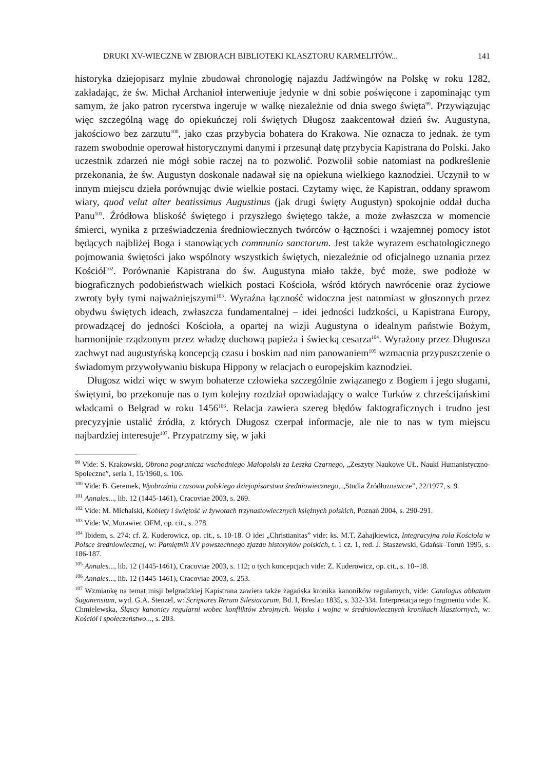DRUKI XV-WIECZNE W ZBIORACH BIBLIOTEKI KLASZTORU KARMELITÓW... 141
historyka dziejopisarz mylnie zbudował chronologię najazdu Jadźwingów na Polskę w roku 1282, zakładając, że św. Michał Archanioł interweniuje jedynie w dni sobie poświęcone i zapominając tym samym, że jako patron rycerstwa ingeruje w walkę niezależnie od dnia swego święta<sup>99</sup>. Przywiązując więc szczególną wagę do opiekuńczej roli świętych Długosz zaakcentował dzień św. Augustyna, jakościowo bez zarzutu<sup>100</sup>, jako czas przybycia bohatera do Krakowa. Nie oznacza to jednak, że tym razem swobodnie operował historycznymi danymi i przesunął datę przybycia Kapistrana do Polski. Jako uczestnik zdarzeń nie mógł sobie raczej na to pozwolić. Pozwolił sobie natomiast na podkreślenie przekonania, że św. Augustyn doskonale nadawał się na opiekuna wielkiego kaznodziei. Uczynił to w innym miejscu dzieła porównując dwie wielkie postaci. Czytamy więc, że Kapistran, oddany sprawom wiary, quod velut alter beatissimus Augustinus (jak drugi święty Augustyn) spokojnie oddał ducha Panu<sup>101</sup>. Źródłowa bliskość świętego i przyszłego świętego także, a może zwłaszcza w momencie śmierci, wynika z przeświadczenia średniowiecznych twórców o łączności i wzajemnej pomocy istot będących najbliżej Boga i stanowiących communio sanctorum. Jest także wyrazem eschatologicznego pojmowania świętości jako wspólnoty wszystkich świętych, niezależnie od oficjalnego uznania przez Kościół<sup>102</sup>. Porównanie Kapistrana do św. Augustyna miało także, być może, swe podłoże w biograficznych podobieństwach wielkich postaci Kościoła, wśród których nawrócenie oraz życiowe zwroty były tymi najważniejszymi<sup>103</sup>. Wyraźna łączność widoczna jest natomiast w głoszonych przez obydwu świętych ideach, zwłaszcza fundamentalnej – idei jedności ludzkości, u Kapistrana Europy, prowadzącej do jedności Kościoła, a opartej na wizji Augustyna o idealnym państwie Bożym, harmonijnie rządzonym przez władzę duchową papieża i świecką cesarza<sup>104</sup>. Wyrażony przez Długosza zachwyt nad augustyńską koncepcją czasu i boskim nad nim panowaniem<sup>105</sup> wzmacnia przypuszczenie o świadomym przywoływaniu biskupa Hippony w relacjach o europejskim kaznodziei.
Długosz widzi więc w swym bohaterze człowieka szczególnie związanego z Bogiem i jego sługami, świętymi, bo przekonuje nas o tym kolejny rozdział opowiadający o walce Turków z chrześcijańskimi władcami o Belgrad w roku 1456<sup>106</sup>. Relacja zawiera szereg błędów faktograficznych i trudno jest precyzyjnie ustalić źródła, z których Długosz czerpał informacje, ale nie to nas w tym miejscu najbardziej interesuje<sup>107</sup>. Przypatrzmy się, w jaki
<sup>99</sup> Vide: S. Krakowski, Obrona pogranicza wschodniego Małopolski za Leszka Czarnego, „Zeszyty Naukowe UŁ. Nauki Humanistyczno-Społeczne”, seria 1, 15/1960, s. 106.
<sup>100</sup> Vide: B. Geremek, Wyobraźnia czasowa polskiego dziejopisarstwa średniowiecznego, „Studia Źródłoznawcze”, 22/1977, s. 9.
<sup>101</sup> Annales..., lib. 12 (1445-1461), Cracoviae 2003, s. 269.
<sup>102</sup> Vide: M. Michalski, Kobiety i świętość w żywotach trzynastowiecznych księżnych polskich, Poznań 2004, s. 290-291.
<sup>103</sup> Vide: W. Murawiec OFM, op. cit., s. 278.
<sup>104</sup> Ibidem, s. 274; cf. Z. Kuderowicz, op. cit., s. 10-18. O idei „Christianitas” vide: ks. M.T. Zahajkiewicz, Integracyjna rola Kościoła w Polsce średniowiecznej, w: Pamiętnik XV powszechnego zjazdu historyków polskich, t. 1 cz. 1, red. J. Staszewski, Gdańsk–Toruń 1995, s. 186-187.
<sup>105</sup> Annales..., lib. 12 (1445-1461), Cracoviae 2003, s. 112; o tych koncepcjach vide: Z. Kuderowicz, op. cit., s. 10--18.
<sup>106</sup> Annales..., lib. 12 (1445-1461), Cracoviae 2003, s. 253.
<sup>107</sup> Wzmiankę na temat misji belgradzkiej Kapistrana zawiera także żagańska kronika kanoników regularnych, vide: Catalogus abbatum Saganensium, wyd. G.A. Stenzel, w: Scriptores Rerum Silesiacarum, Bd. I, Breslau 1835, s. 332-334. Interpretacja tego fragmentu vide: K. Chmielewska, Śląscy kanonicy regularni wobec konfliktów zbrojnych. Wojsko i wojna w średniowiecznych kronikach klasztornych, w: Kościół i społeczeństwo..., s. 203.